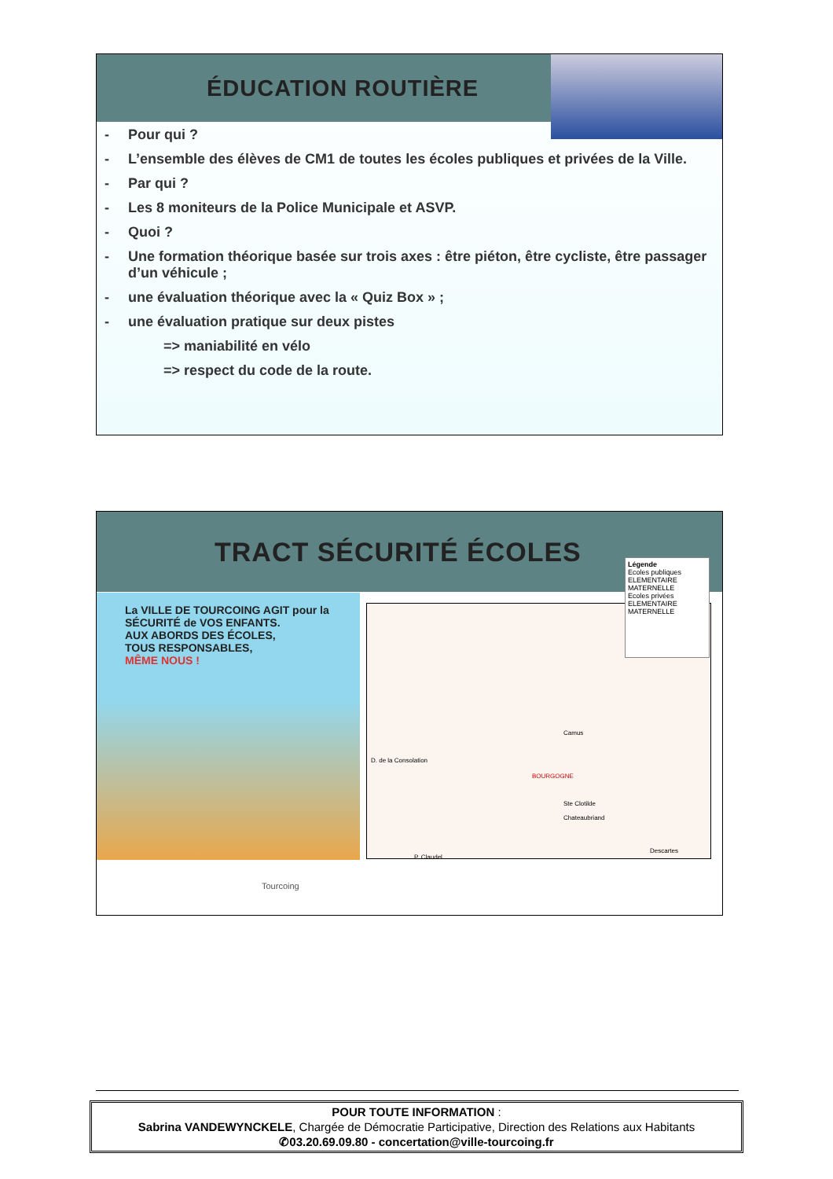ÉDUCATION ROUTIÈRE
- Pour qui ?
- L’ensemble des élèves de CM1 de toutes les écoles publiques et privées de la Ville.
- Par qui ?
- Les 8 moniteurs de la Police Municipale et ASVP.
- Quoi ?
- Une formation théorique basée sur trois axes : être piéton, être cycliste, être passager d’un véhicule ;
- une évaluation théorique avec la « Quiz Box » ;
- une évaluation pratique sur deux pistes
=> maniabilité en vélo
=> respect du code de la route.
TRACT SÉCURITÉ ÉCOLES
La VILLE DE TOURCOING AGIT pour la SÉCURITÉ de VOS ENFANTS.
AUX ABORDS DES ÉCOLES,
TOUS RESPONSABLES,
MÊME NOUS !
Camus
BOURGOGNE
Ste Clotilde
Chateaubriand
P. Claudel
Descartes
D. de la Consolation
Légende
Ecoles publiques
ELEMENTAIRE
MATERNELLE
Ecoles privées
ELEMENTAIRE
MATERNELLE
Tourcoing
POUR TOUTE INFORMATION :
Sabrina VANDEWYNCKELE, Chargée de Démocratie Participative, Direction des Relations aux Habitants
✆03.20.69.09.80 - concertation@ville-tourcoing.fr